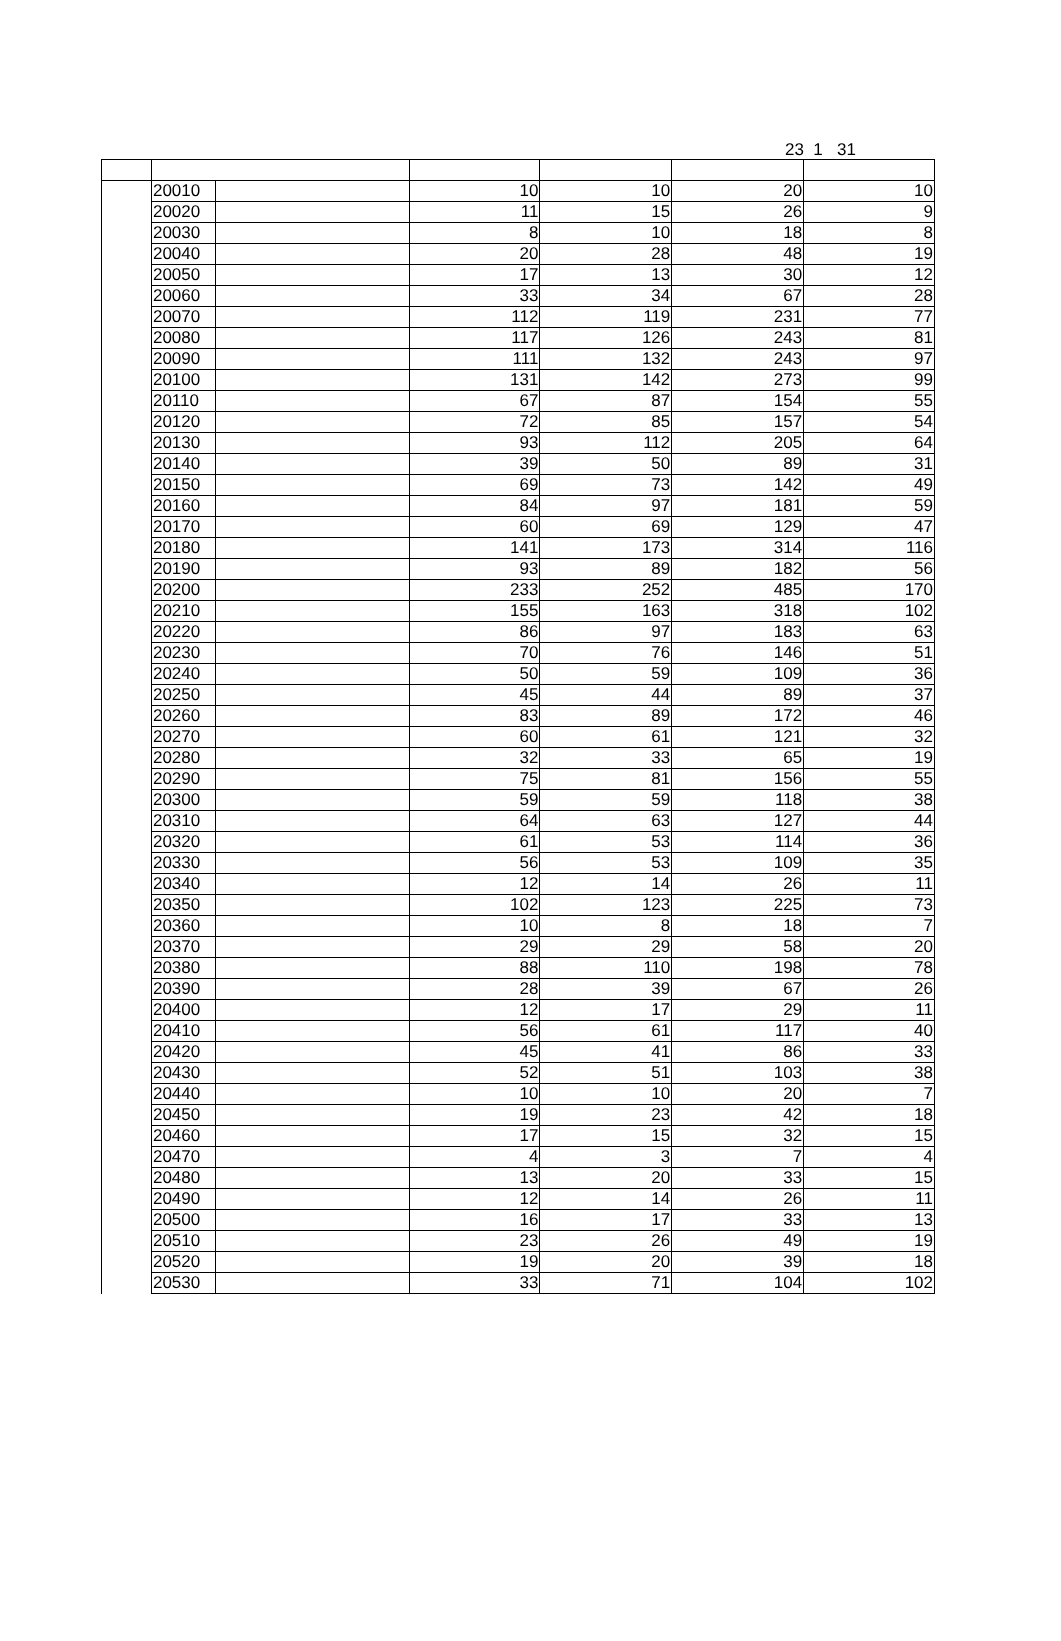23 1 31
| | 20010 | | 10 | 10 | 20 | 10 |
| | 20020 | | 11 | 15 | 26 | 9 |
| | 20030 | | 8 | 10 | 18 | 8 |
| | 20040 | | 20 | 28 | 48 | 19 |
| | 20050 | | 17 | 13 | 30 | 12 |
| | 20060 | | 33 | 34 | 67 | 28 |
| | 20070 | | 112 | 119 | 231 | 77 |
| | 20080 | | 117 | 126 | 243 | 81 |
| | 20090 | | 111 | 132 | 243 | 97 |
| | 20100 | | 131 | 142 | 273 | 99 |
| | 20110 | | 67 | 87 | 154 | 55 |
| | 20120 | | 72 | 85 | 157 | 54 |
| | 20130 | | 93 | 112 | 205 | 64 |
| | 20140 | | 39 | 50 | 89 | 31 |
| | 20150 | | 69 | 73 | 142 | 49 |
| | 20160 | | 84 | 97 | 181 | 59 |
| | 20170 | | 60 | 69 | 129 | 47 |
| | 20180 | | 141 | 173 | 314 | 116 |
| | 20190 | | 93 | 89 | 182 | 56 |
| | 20200 | | 233 | 252 | 485 | 170 |
| | 20210 | | 155 | 163 | 318 | 102 |
| | 20220 | | 86 | 97 | 183 | 63 |
| | 20230 | | 70 | 76 | 146 | 51 |
| | 20240 | | 50 | 59 | 109 | 36 |
| | 20250 | | 45 | 44 | 89 | 37 |
| | 20260 | | 83 | 89 | 172 | 46 |
| | 20270 | | 60 | 61 | 121 | 32 |
| | 20280 | | 32 | 33 | 65 | 19 |
| | 20290 | | 75 | 81 | 156 | 55 |
| | 20300 | | 59 | 59 | 118 | 38 |
| | 20310 | | 64 | 63 | 127 | 44 |
| | 20320 | | 61 | 53 | 114 | 36 |
| | 20330 | | 56 | 53 | 109 | 35 |
| | 20340 | | 12 | 14 | 26 | 11 |
| | 20350 | | 102 | 123 | 225 | 73 |
| | 20360 | | 10 | 8 | 18 | 7 |
| | 20370 | | 29 | 29 | 58 | 20 |
| | 20380 | | 88 | 110 | 198 | 78 |
| | 20390 | | 28 | 39 | 67 | 26 |
| | 20400 | | 12 | 17 | 29 | 11 |
| | 20410 | | 56 | 61 | 117 | 40 |
| | 20420 | | 45 | 41 | 86 | 33 |
| | 20430 | | 52 | 51 | 103 | 38 |
| | 20440 | | 10 | 10 | 20 | 7 |
| | 20450 | | 19 | 23 | 42 | 18 |
| | 20460 | | 17 | 15 | 32 | 15 |
| | 20470 | | 4 | 3 | 7 | 4 |
| | 20480 | | 13 | 20 | 33 | 15 |
| | 20490 | | 12 | 14 | 26 | 11 |
| | 20500 | | 16 | 17 | 33 | 13 |
| | 20510 | | 23 | 26 | 49 | 19 |
| | 20520 | | 19 | 20 | 39 | 18 |
| | 20530 | | 33 | 71 | 104 | 102 |